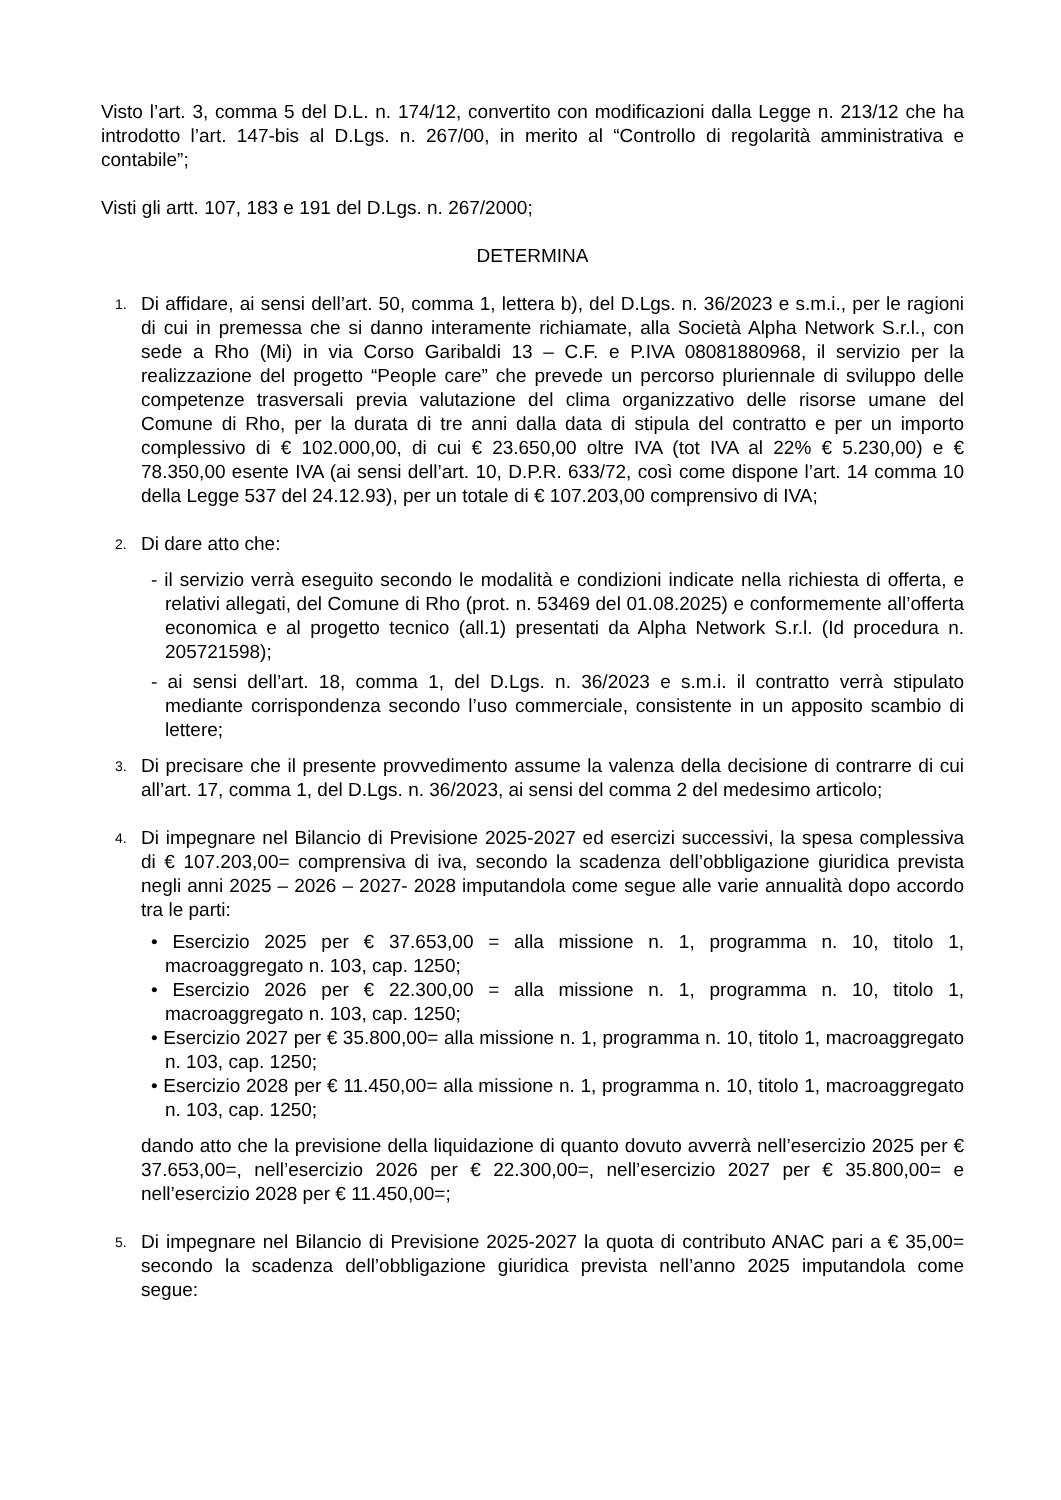Visto l’art. 3, comma 5 del D.L. n. 174/12, convertito con modificazioni dalla Legge n. 213/12 che ha introdotto l’art. 147-bis al D.Lgs. n. 267/00, in merito al “Controllo di regolarità amministrativa e contabile”;
Visti gli artt. 107, 183 e 191 del D.Lgs. n. 267/2000;
DETERMINA
1.
Di affidare, ai sensi dell’art. 50, comma 1, lettera b), del D.Lgs. n. 36/2023 e s.m.i., per le ragioni di cui in premessa che si danno interamente richiamate, alla Società Alpha Network S.r.l., con sede a Rho (Mi) in via Corso Garibaldi 13 – C.F. e P.IVA 08081880968, il servizio per la realizzazione del progetto “People care” che prevede un percorso pluriennale di sviluppo delle competenze trasversali previa valutazione del clima organizzativo delle risorse umane del Comune di Rho, per la durata di tre anni dalla data di stipula del contratto e per un importo complessivo di € 102.000,00, di cui € 23.650,00 oltre IVA (tot IVA al 22% € 5.230,00) e € 78.350,00 esente IVA (ai sensi dell’art. 10, D.P.R. 633/72, così come dispone l’art. 14 comma 10 della Legge 537 del 24.12.93), per un totale di € 107.203,00 comprensivo di IVA;
2.
Di dare atto che:
- il servizio verrà eseguito secondo le modalità e condizioni indicate nella richiesta di offerta, e relativi allegati, del Comune di Rho (prot. n. 53469 del 01.08.2025) e conformemente all’offerta economica e al progetto tecnico (all.1) presentati da Alpha Network S.r.l. (Id procedura n. 205721598);
- ai sensi dell’art. 18, comma 1, del D.Lgs. n. 36/2023 e s.m.i. il contratto verrà stipulato mediante corrispondenza secondo l’uso commerciale, consistente in un apposito scambio di lettere;
3.
Di precisare che il presente provvedimento assume la valenza della decisione di contrarre di cui all’art. 17, comma 1, del D.Lgs. n. 36/2023, ai sensi del comma 2 del medesimo articolo;
4.
Di impegnare nel Bilancio di Previsione 2025-2027 ed esercizi successivi, la spesa complessiva di € 107.203,00= comprensiva di iva, secondo la scadenza dell’obbligazione giuridica prevista negli anni 2025 – 2026 – 2027- 2028 imputandola come segue alle varie annualità dopo accordo tra le parti:
• Esercizio 2025 per € 37.653,00 = alla missione n. 1, programma n. 10, titolo 1, macroaggregato n. 103, cap. 1250;
• Esercizio 2026 per € 22.300,00 = alla missione n. 1, programma n. 10, titolo 1, macroaggregato n. 103, cap. 1250;
• Esercizio 2027 per € 35.800,00= alla missione n. 1, programma n. 10, titolo 1, macroaggregato n. 103, cap. 1250;
• Esercizio 2028 per € 11.450,00= alla missione n. 1, programma n. 10, titolo 1, macroaggregato n. 103, cap. 1250;
dando atto che la previsione della liquidazione di quanto dovuto avverrà nell’esercizio 2025 per € 37.653,00=, nell’esercizio 2026 per € 22.300,00=, nell’esercizio 2027 per € 35.800,00= e nell’esercizio 2028 per € 11.450,00=;
5.
Di impegnare nel Bilancio di Previsione 2025-2027 la quota di contributo ANAC pari a € 35,00= secondo la scadenza dell’obbligazione giuridica prevista nell’anno 2025 imputandola come segue: